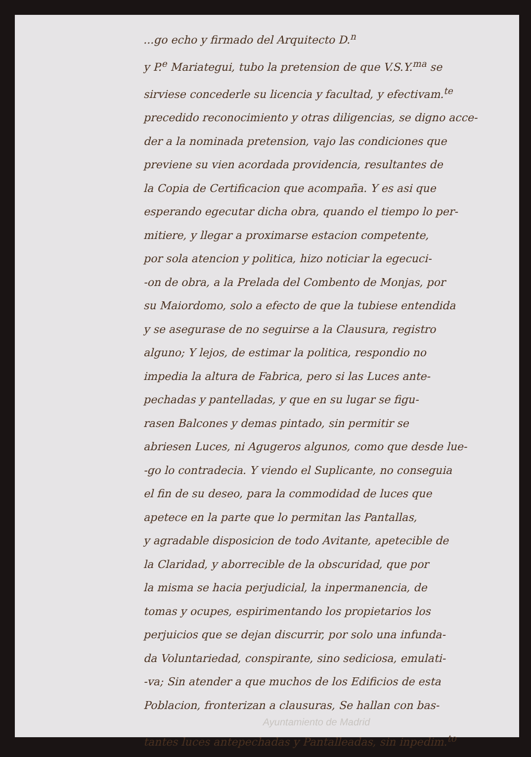...go echo y firmado del Arquitecto D.<sup>n</sup>
y P.<sup>e</sup> Mariategui, tubo la pretension de que V.S.Y.<sup>ma</sup> se
sirviese concederle su licencia y facultad, y efectivam.<sup>te</sup>
precedido reconocimiento y otras diligencias, se digno acce-
der a la nominada pretension, vajo las condiciones que
previene su vien acordada providencia, resultantes de
la Copia de Certificacion que acompaña. Y es asi que
esperando egecutar dicha obra, quando el tiempo lo per-
mitiere, y llegar a proximarse estacion competente,
por sola atencion y politica, hizo noticiar la egecuci-
-on de obra, a la Prelada del Combento de Monjas, por
su Maiordomo, solo a efecto de que la tubiese entendida
y se asegurase de no seguirse a la Clausura, registro
alguno; Y lejos, de estimar la politica, respondio no
impedia la altura de Fabrica, pero si las Luces ante-
pechadas y pantelladas, y que en su lugar se figu-
rasen Balcones y demas pintado, sin permitir se
abriesen Luces, ni Agugeros algunos, como que desde lue-
-go lo contradecia. Y viendo el Suplicante, no conseguia
el fin de su deseo, para la commodidad de luces que
apetece en la parte que lo permitan las Pantallas,
y agradable disposicion de todo Avitante, apetecible de
la Claridad, y aborrecible de la obscuridad, que por
la misma se hacia perjudicial, la inpermanencia, de
tomas y ocupes, espirimentando los propietarios los
perjuicios que se dejan discurrir, por solo una infunda-
da Voluntariedad, conspirante, sino sediciosa, emulati-
-va; Sin atender a que muchos de los Edificios de esta
Poblacion, fronterizan a clausuras, Se hallan con bas-
Ayuntamiento de Madrid
tantes luces antepechadas y Pantalleadas, sin inpedim.<sup>to</sup>